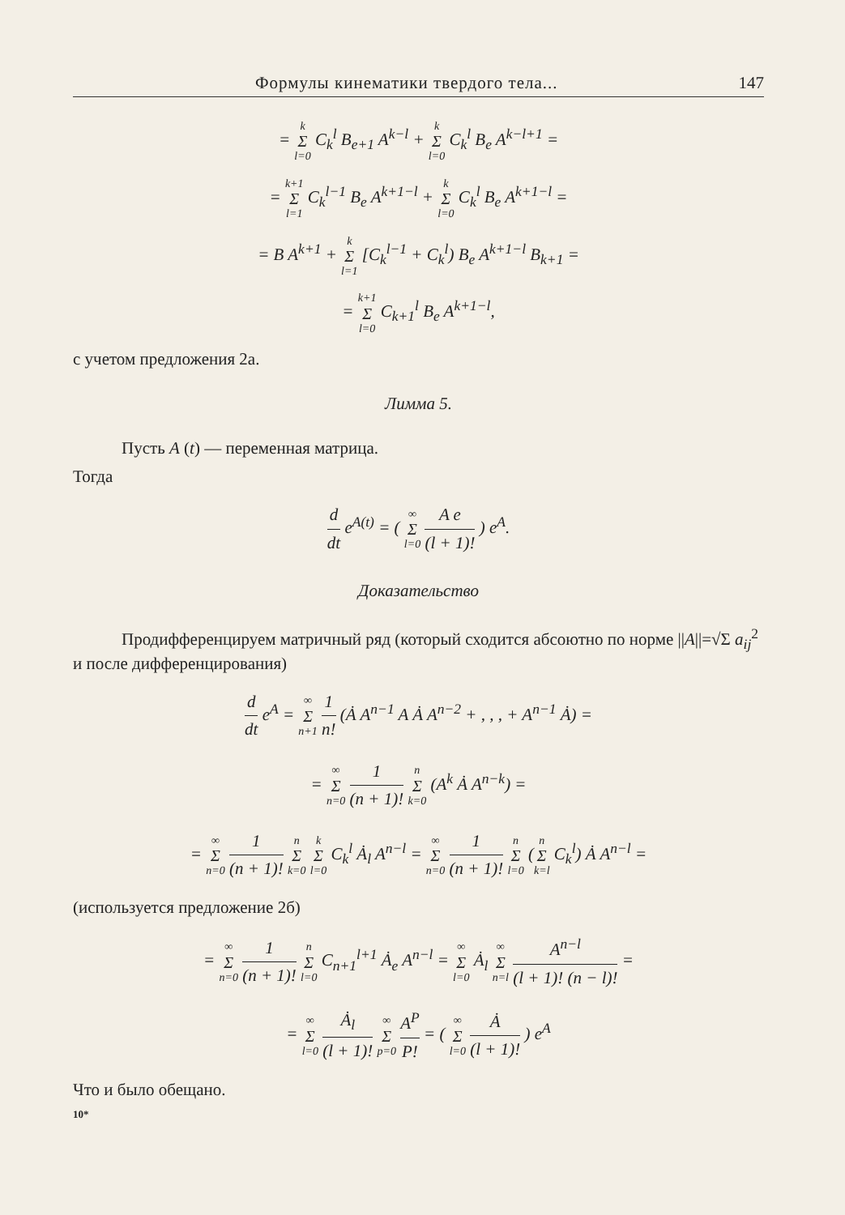Формулы кинематики твердого тела... 147
= k Σ l=0 C<sub>k</sub><sup>l</sup> B<sub>e+1</sub> A<sup>k−l</sup> + k Σ l=0 C<sub>k</sub><sup>l</sup> B<sub>e</sub> A<sup>k−l+1</sup> =
= k+1 Σ l=1 C<sub>k</sub><sup>l−1</sup> B<sub>e</sub> A<sup>k+1−l</sup> + k Σ l=0 C<sub>k</sub><sup>l</sup> B<sub>e</sub> A<sup>k+1−l</sup> =
= B A<sup>k+1</sup> + k Σ l=1 [C<sub>k</sub><sup>l−1</sup> + C<sub>k</sub><sup>l</sup>) B<sub>e</sub> A<sup>k+1−l</sup> B<sub>k+1</sub> =
= k+1 Σ l=0 C<sub>k+1</sub><sup>l</sup> B<sub>e</sub> A<sup>k+1−l</sup>,
с учетом предложения 2а.
Лимма 5.
Пусть A (t) — переменная матрица.
Тогда
d dt e<sup>A(t)</sup> = ( ∞ Σ l=0 A e (l + 1)! ) e<sup>A</sup>.
Доказательство
Продифференцируем матричный ряд (который сходится абсоютно по норме ||A||=√Σ a<sub>ij</sub><sup>2</sup> и после дифференцирования)
d dt e<sup>A</sup> = ∞ Σ n+1 1 n! (Ȧ A<sup>n−1</sup> A Ȧ A<sup>n−2</sup> + , , , + A<sup>n−1</sup> Ȧ) =
= ∞ Σ n=0 1 (n + 1)! n Σ k=0 (A<sup>k</sup> Ȧ A<sup>n−k</sup>) =
= ∞ Σ n=0 1 (n + 1)! n Σ k=0 k Σ l=0 C<sub>k</sub><sup>l</sup> Ȧ<sub>l</sub> A<sup>n−l</sup> = ∞ Σ n=0 1 (n + 1)! n Σ l=0 (n Σ k=l C<sub>k</sub><sup>l</sup>) Ȧ A<sup>n−l</sup> =
(используется предложение 2б)
= ∞ Σ n=0 1 (n + 1)! n Σ l=0 C<sub>n+1</sub><sup>l+1</sup> Ȧ<sub>e</sub> A<sup>n−l</sup> = ∞ Σ l=0 Ȧ<sub>l</sub> ∞ Σ n=l A<sup>n−l</sup> (l + 1)! (n − l)! =
= ∞ Σ l=0 Ȧ<sub>l</sub> (l + 1)! ∞ Σ p=0 A<sup>P</sup> P! = ( ∞ Σ l=0 Ȧ (l + 1)! ) e<sup>A</sup>
Что и было обещано.
10*